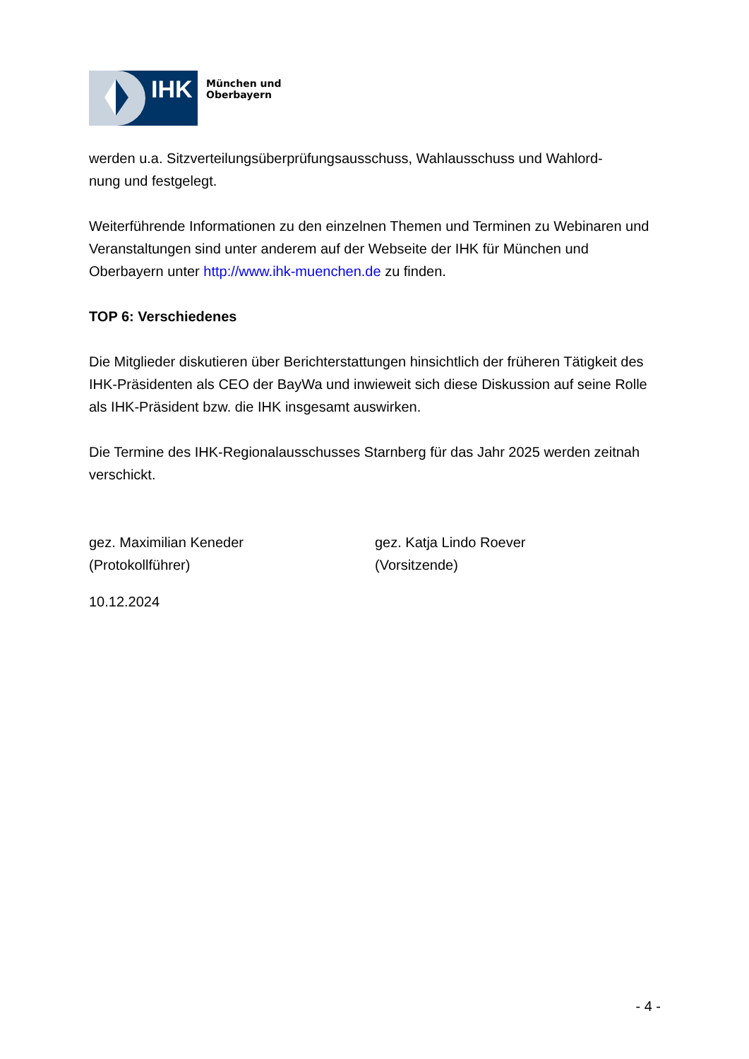IHK
München und
Oberbayern
werden u.a. Sitzverteilungsüberprüfungsausschuss, Wahlausschuss und Wahlord-
nung und festgelegt.
Weiterführende Informationen zu den einzelnen Themen und Terminen zu Webinaren und Veranstaltungen sind unter anderem auf der Webseite der IHK für München und Oberbayern unter http://www.ihk-muenchen.de zu finden.
TOP 6: Verschiedenes
Die Mitglieder diskutieren über Berichterstattungen hinsichtlich der früheren Tätigkeit des IHK-Präsidenten als CEO der BayWa und inwieweit sich diese Diskussion auf seine Rolle als IHK-Präsident bzw. die IHK insgesamt auswirken.
Die Termine des IHK-Regionalausschusses Starnberg für das Jahr 2025 werden zeitnah verschickt.
gez. Maximilian Keneder
(Protokollführer)
gez. Katja Lindo Roever
(Vorsitzende)
10.12.2024
- 4 -